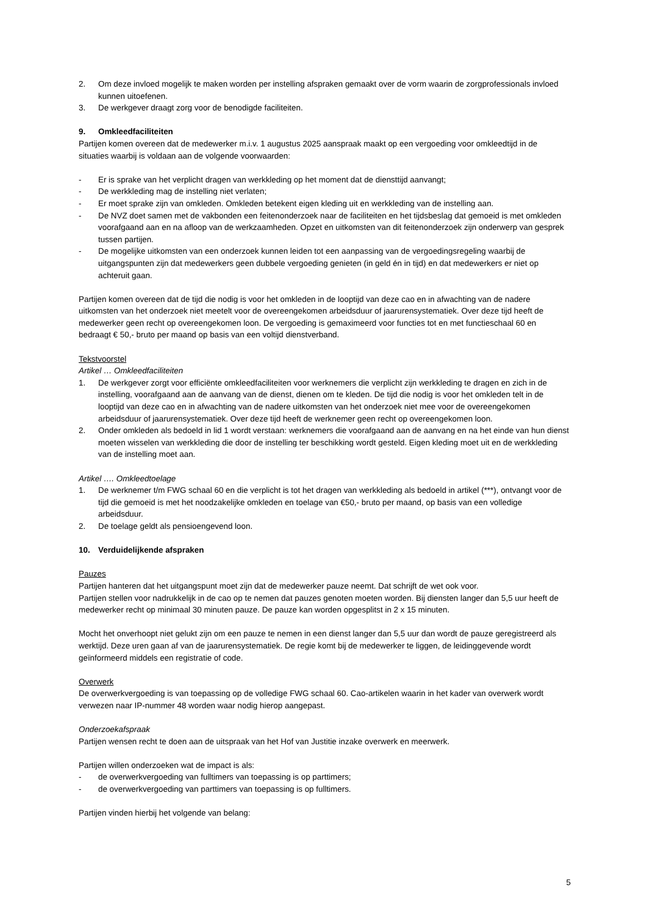2. Om deze invloed mogelijk te maken worden per instelling afspraken gemaakt over de vorm waarin de zorgprofessionals invloed kunnen uitoefenen.
3. De werkgever draagt zorg voor de benodigde faciliteiten.
9. Omkleedfaciliteiten
Partijen komen overeen dat de medewerker m.i.v. 1 augustus 2025 aanspraak maakt op een vergoeding voor omkleedtijd in de situaties waarbij is voldaan aan de volgende voorwaarden:
- Er is sprake van het verplicht dragen van werkkleding op het moment dat de diensttijd aanvangt;
- De werkkleding mag de instelling niet verlaten;
- Er moet sprake zijn van omkleden. Omkleden betekent eigen kleding uit en werkkleding van de instelling aan.
- De NVZ doet samen met de vakbonden een feitenonderzoek naar de faciliteiten en het tijdsbeslag dat gemoeid is met omkleden voorafgaand aan en na afloop van de werkzaamheden. Opzet en uitkomsten van dit feitenonderzoek zijn onderwerp van gesprek tussen partijen.
- De mogelijke uitkomsten van een onderzoek kunnen leiden tot een aanpassing van de vergoedingsregeling waarbij de uitgangspunten zijn dat medewerkers geen dubbele vergoeding genieten (in geld én in tijd) en dat medewerkers er niet op achteruit gaan.
Partijen komen overeen dat de tijd die nodig is voor het omkleden in de looptijd van deze cao en in afwachting van de nadere uitkomsten van het onderzoek niet meetelt voor de overeengekomen arbeidsduur of jaarurensystematiek. Over deze tijd heeft de medewerker geen recht op overeengekomen loon. De vergoeding is gemaximeerd voor functies tot en met functieschaal 60 en bedraagt € 50,- bruto per maand op basis van een voltijd dienstverband.
Tekstvoorstel
Artikel … Omkleedfaciliteiten
1. De werkgever zorgt voor efficiënte omkleedfaciliteiten voor werknemers die verplicht zijn werkkleding te dragen en zich in de instelling, voorafgaand aan de aanvang van de dienst, dienen om te kleden. De tijd die nodig is voor het omkleden telt in de looptijd van deze cao en in afwachting van de nadere uitkomsten van het onderzoek niet mee voor de overeengekomen arbeidsduur of jaarurensystematiek. Over deze tijd heeft de werknemer geen recht op overeengekomen loon.
2. Onder omkleden als bedoeld in lid 1 wordt verstaan: werknemers die voorafgaand aan de aanvang en na het einde van hun dienst moeten wisselen van werkkleding die door de instelling ter beschikking wordt gesteld. Eigen kleding moet uit en de werkkleding van de instelling moet aan.
Artikel …. Omkleedtoelage
1. De werknemer t/m FWG schaal 60 en die verplicht is tot het dragen van werkkleding als bedoeld in artikel (***), ontvangt voor de tijd die gemoeid is met het noodzakelijke omkleden en toelage van €50,- bruto per maand, op basis van een volledige arbeidsduur.
2. De toelage geldt als pensioengevend loon.
10. Verduidelijkende afspraken
Pauzes
Partijen hanteren dat het uitgangspunt moet zijn dat de medewerker pauze neemt. Dat schrijft de wet ook voor.
Partijen stellen voor nadrukkelijk in de cao op te nemen dat pauzes genoten moeten worden. Bij diensten langer dan 5,5 uur heeft de medewerker recht op minimaal 30 minuten pauze. De pauze kan worden opgesplitst in 2 x 15 minuten.
Mocht het onverhoopt niet gelukt zijn om een pauze te nemen in een dienst langer dan 5,5 uur dan wordt de pauze geregistreerd als werktijd. Deze uren gaan af van de jaarurensystematiek. De regie komt bij de medewerker te liggen, de leidinggevende wordt geïnformeerd middels een registratie of code.
Overwerk
De overwerkvergoeding is van toepassing op de volledige FWG schaal 60. Cao-artikelen waarin in het kader van overwerk wordt verwezen naar IP-nummer 48 worden waar nodig hierop aangepast.
Onderzoekafspraak
Partijen wensen recht te doen aan de uitspraak van het Hof van Justitie inzake overwerk en meerwerk.
Partijen willen onderzoeken wat de impact is als:
- de overwerkvergoeding van fulltimers van toepassing is op parttimers;
- de overwerkvergoeding van parttimers van toepassing is op fulltimers.
Partijen vinden hierbij het volgende van belang:
5